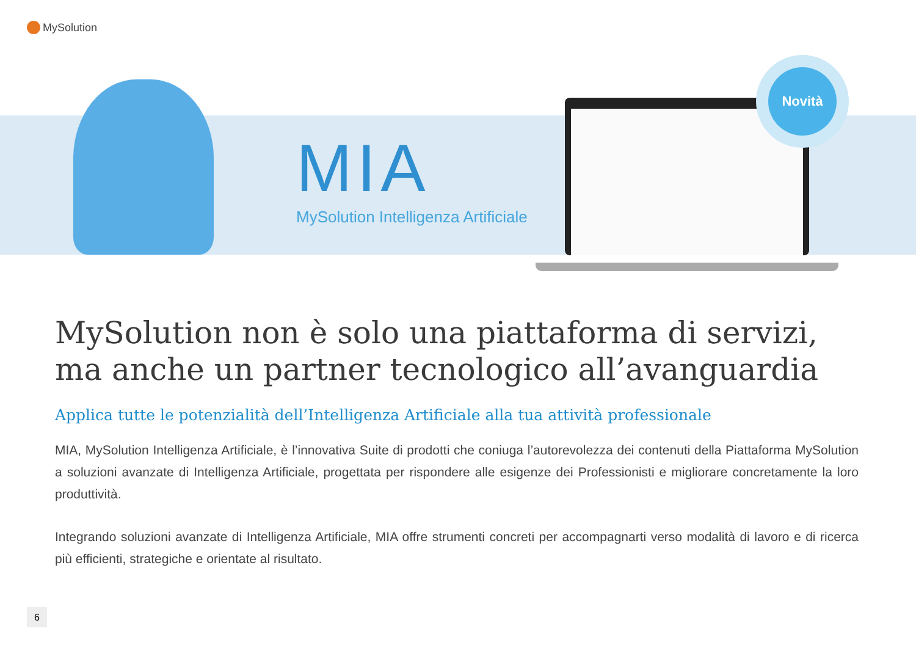MySolution
MIA
MySolution Intelligenza Artificiale
Novità
MySolution non è solo una piattaforma di servizi, ma anche un partner tecnologico all’avanguardia
Applica tutte le potenzialità dell’Intelligenza Artificiale alla tua attività professionale
MIA, MySolution Intelligenza Artificiale, è l’innovativa Suite di prodotti che coniuga l’autorevolezza dei contenuti della Piattaforma MySolution a soluzioni avanzate di Intelligenza Artificiale, progettata per rispondere alle esigenze dei Professionisti e migliorare concretamente la loro produttività.
Integrando soluzioni avanzate di Intelligenza Artificiale, MIA offre strumenti concreti per accompagnarti verso modalità di lavoro e di ricerca più efficienti, strategiche e orientate al risultato.
6